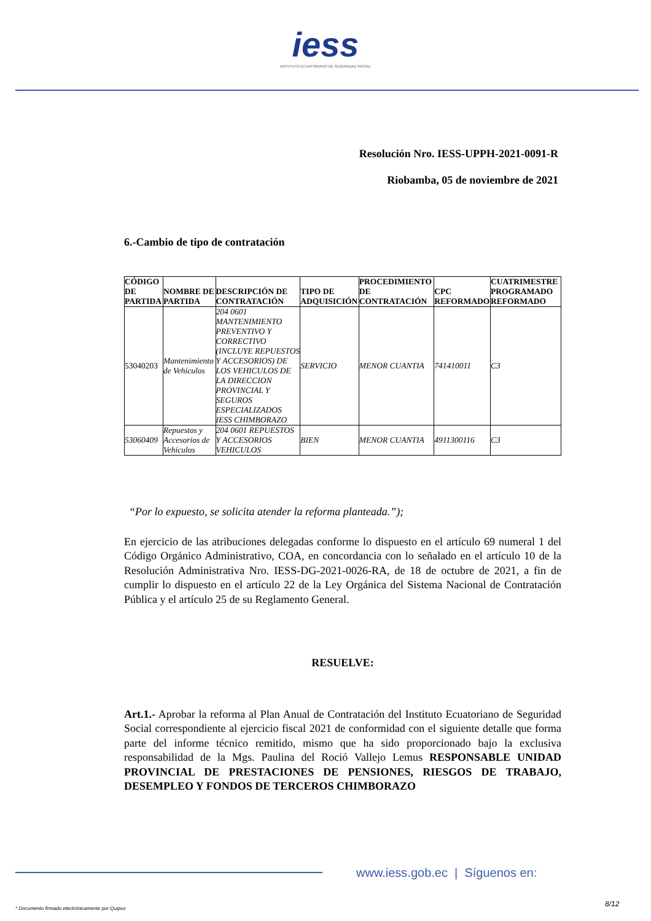iess
INSTITUTO ECUATORIANO DE SEGURIDAD SOCIAL
Resolución Nro. IESS-UPPH-2021-0091-R
Riobamba, 05 de noviembre de 2021
6.-Cambio de tipo de contratación
| CÓDIGO DE PARTIDA | NOMBRE DE PARTIDA | DESCRIPCIÓN DE CONTRATACIÓN | TIPO DE ADQUISICIÓN | PROCEDIMIENTO DE CONTRATACIÓN | CPC REFORMADO | CUATRIMESTRE PROGRAMADO REFORMADO |
| --- | --- | --- | --- | --- | --- | --- |
| 53040203 | Mantenimiento de Vehículos | 204 0601 MANTENIMIENTO PREVENTIVO Y CORRECTIVO (INCLUYE REPUESTOS Y ACCESORIOS) DE LOS VEHICULOS DE LA DIRECCION PROVINCIAL Y SEGUROS ESPECIALIZADOS IESS CHIMBORAZO | SERVICIO | MENOR CUANTIA | 741410011 | C3 |
| 53060409 | Repuestos y Accesorios de Vehículos | 204 0601 REPUESTOS Y ACCESORIOS VEHICULOS | BIEN | MENOR CUANTIA | 4911300116 | C3 |
“Por lo expuesto, se solicita atender la reforma planteada.”);
En ejercicio de las atribuciones delegadas conforme lo dispuesto en el artículo 69 numeral 1 del Código Orgánico Administrativo, COA, en concordancia con lo señalado en el artículo 10 de la Resolución Administrativa Nro. IESS-DG-2021-0026-RA, de 18 de octubre de 2021, a fin de cumplir lo dispuesto en el artículo 22 de la Ley Orgánica del Sistema Nacional de Contratación Pública y el artículo 25 de su Reglamento General.
RESUELVE:
Art.1.- Aprobar la reforma al Plan Anual de Contratación del Instituto Ecuatoriano de Seguridad Social correspondiente al ejercicio fiscal 2021 de conformidad con el siguiente detalle que forma parte del informe técnico remitido, mismo que ha sido proporcionado bajo la exclusiva responsabilidad de la Mgs. Paulina del Roció Vallejo Lemus RESPONSABLE UNIDAD PROVINCIAL DE PRESTACIONES DE PENSIONES, RIESGOS DE TRABAJO, DESEMPLEO Y FONDOS DE TERCEROS CHIMBORAZO
www.iess.gob.ec | Síguenos en:
8/12
* Documento firmado electrónicamente por Quipux